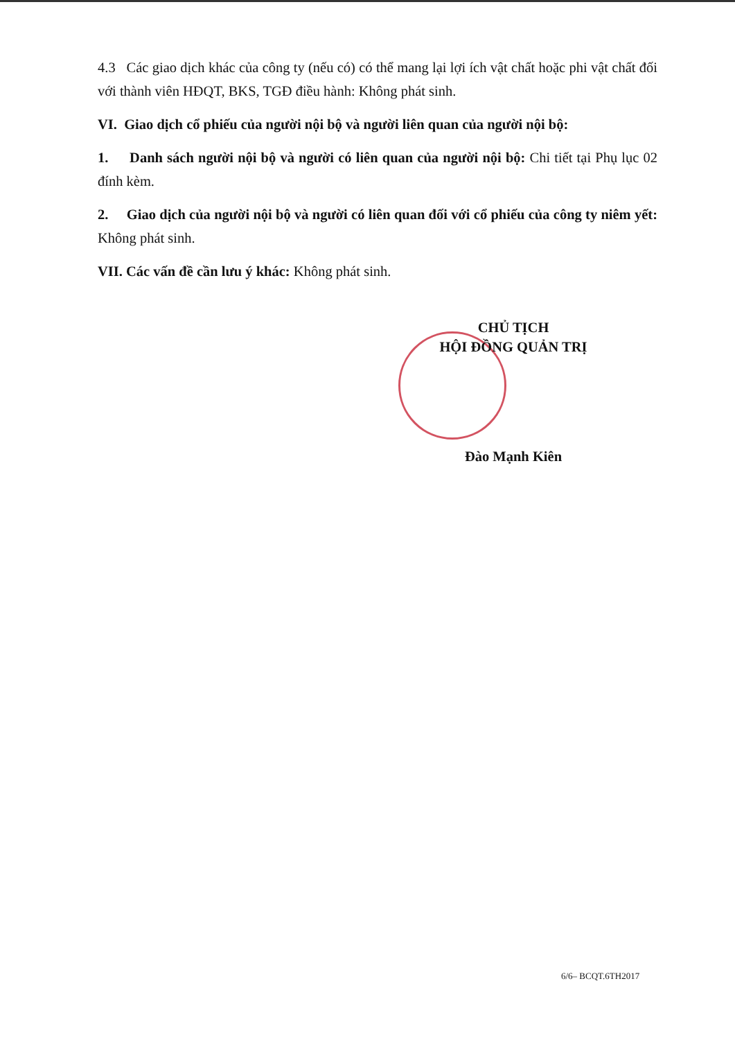4.3 Các giao dịch khác của công ty (nếu có) có thể mang lại lợi ích vật chất hoặc phi vật chất đối với thành viên HĐQT, BKS, TGĐ điều hành: Không phát sinh.
VI. Giao dịch cổ phiếu của người nội bộ và người liên quan của người nội bộ:
1. Danh sách người nội bộ và người có liên quan của người nội bộ: Chi tiết tại Phụ lục 02 đính kèm.
2. Giao dịch của người nội bộ và người có liên quan đối với cổ phiếu của công ty niêm yết: Không phát sinh.
VII. Các vấn đề cần lưu ý khác: Không phát sinh.
CHỦ TỊCH
HỘI ĐỒNG QUẢN TRỊ
Đào Mạnh Kiên
6/6– BCQT.6TH2017